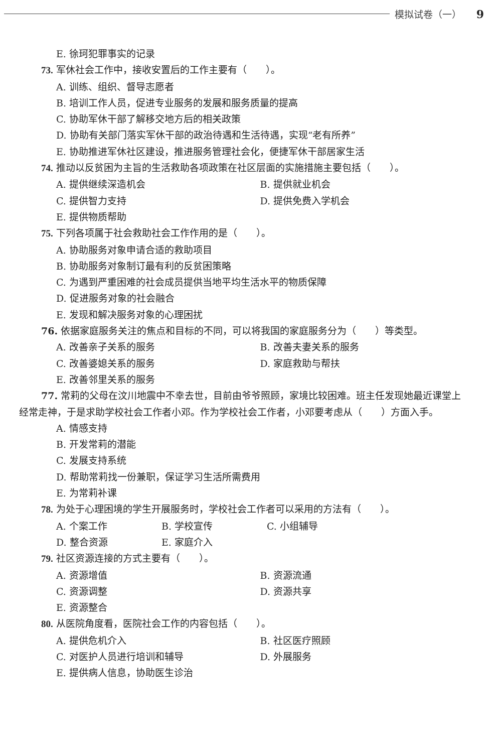模拟试卷（一） 9
E. 徐珂犯罪事实的记录
73. 军休社会工作中，接收安置后的工作主要有（　　）。
A. 训练、组织、督导志愿者
B. 培训工作人员，促进专业服务的发展和服务质量的提高
C. 协助军休干部了解移交地方后的相关政策
D. 协助有关部门落实军休干部的政治待遇和生活待遇，实现“老有所养”
E. 协助推进军休社区建设，推进服务管理社会化，便捷军休干部居家生活
74. 推动以反贫困为主旨的生活救助各项政策在社区层面的实施措施主要包括（　　）。
A. 提供继续深造机会 B. 提供就业机会
C. 提供智力支持 D. 提供免费入学机会
E. 提供物质帮助
75. 下列各项属于社会救助社会工作作用的是（　　）。
A. 协助服务对象申请合适的救助项目
B. 协助服务对象制订最有利的反贫困策略
C. 为遇到严重困难的社会成员提供当地平均生活水平的物质保障
D. 促进服务对象的社会融合
E. 发现和解决服务对象的心理困扰
76. 依据家庭服务关注的焦点和目标的不同，可以将我国的家庭服务分为（　　）等类型。
A. 改善亲子关系的服务 B. 改善夫妻关系的服务
C. 改善婆媳关系的服务 D. 家庭救助与帮扶
E. 改善邻里关系的服务
77. 常莉的父母在汶川地震中不幸去世，目前由爷爷照顾，家境比较困难。班主任发现她最近课堂上经常走神，于是求助学校社会工作者小邓。作为学校社会工作者，小邓要考虑从（　　）方面入手。
A. 情感支持
B. 开发常莉的潜能
C. 发展支持系统
D. 帮助常莉找一份兼职，保证学习生活所需费用
E. 为常莉补课
78. 为处于心理困境的学生开展服务时，学校社会工作者可以采用的方法有（　　）。
A. 个案工作 B. 学校宣传 C. 小组辅导
D. 整合资源 E. 家庭介入
79. 社区资源连接的方式主要有（　　）。
A. 资源增值 B. 资源流通
C. 资源调整 D. 资源共享
E. 资源整合
80. 从医院角度看，医院社会工作的内容包括（　　）。
A. 提供危机介入 B. 社区医疗照顾
C. 对医护人员进行培训和辅导 D. 外展服务
E. 提供病人信息，协助医生诊治